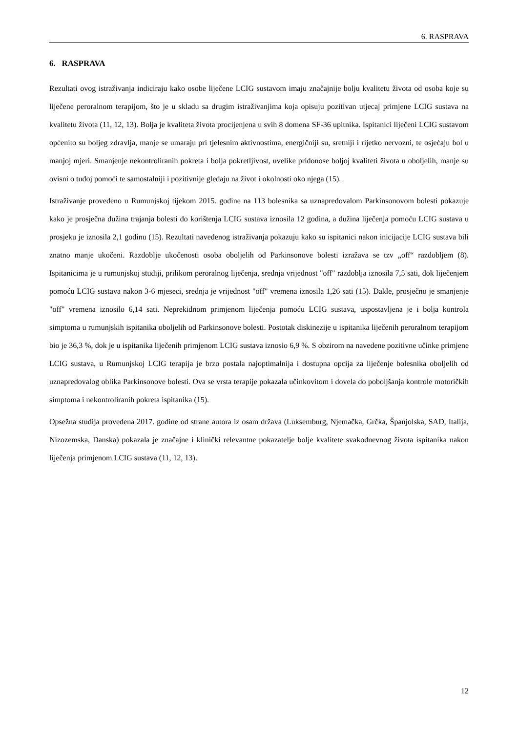6. RASPRAVA
6. RASPRAVA
Rezultati ovog istraživanja indiciraju kako osobe liječene LCIG sustavom imaju značajnije bolju kvalitetu života od osoba koje su liječene peroralnom terapijom, što je u skladu sa drugim istraživanjima koja opisuju pozitivan utjecaj primjene LCIG sustava na kvalitetu života (11, 12, 13). Bolja je kvaliteta života procijenjena u svih 8 domena SF-36 upitnika. Ispitanici liječeni LCIG sustavom općenito su boljeg zdravlja, manje se umaraju pri tjelesnim aktivnostima, energičniji su, sretniji i rijetko nervozni, te osjećaju bol u manjoj mjeri. Smanjenje nekontroliranih pokreta i bolja pokretljivost, uvelike pridonose boljoj kvaliteti života u oboljelih, manje su ovisni o tuđoj pomoći te samostalniji i pozitivnije gledaju na život i okolnosti oko njega (15).
Istraživanje provedeno u Rumunjskoj tijekom 2015. godine na 113 bolesnika sa uznapredovalom Parkinsonovom bolesti pokazuje kako je prosječna dužina trajanja bolesti do korištenja LCIG sustava iznosila 12 godina, a dužina liječenja pomoću LCIG sustava u prosjeku je iznosila 2,1 godinu (15). Rezultati navedenog istraživanja pokazuju kako su ispitanici nakon inicijacije LCIG sustava bili znatno manje ukočeni. Razdoblje ukočenosti osoba oboljelih od Parkinsonove bolesti izražava se tzv „off“ razdobljem (8). Ispitanicima je u rumunjskoj studiji, prilikom peroralnog liječenja, srednja vrijednost "off" razdoblja iznosila 7,5 sati, dok liječenjem pomoću LCIG sustava nakon 3-6 mjeseci, srednja je vrijednost "off" vremena iznosila 1,26 sati (15). Dakle, prosječno je smanjenje "off" vremena iznosilo 6,14 sati. Neprekidnom primjenom liječenja pomoću LCIG sustava, uspostavljena je i bolja kontrola simptoma u rumunjskih ispitanika oboljelih od Parkinsonove bolesti. Postotak diskinezije u ispitanika liječenih peroralnom terapijom bio je 36,3 %, dok je u ispitanika liječenih primjenom LCIG sustava iznosio 6,9 %. S obzirom na navedene pozitivne učinke primjene LCIG sustava, u Rumunjskoj LCIG terapija je brzo postala najoptimalnija i dostupna opcija za liječenje bolesnika oboljelih od uznapredovalog oblika Parkinsonove bolesti. Ova se vrsta terapije pokazala učinkovitom i dovela do poboljšanja kontrole motoričkih simptoma i nekontroliranih pokreta ispitanika (15).
Opsežna studija provedena 2017. godine od strane autora iz osam država (Luksemburg, Njemačka, Grčka, Španjolska, SAD, Italija, Nizozemska, Danska) pokazala je značajne i klinički relevantne pokazatelje bolje kvalitete svakodnevnog života ispitanika nakon liječenja primjenom LCIG sustava (11, 12, 13).
12